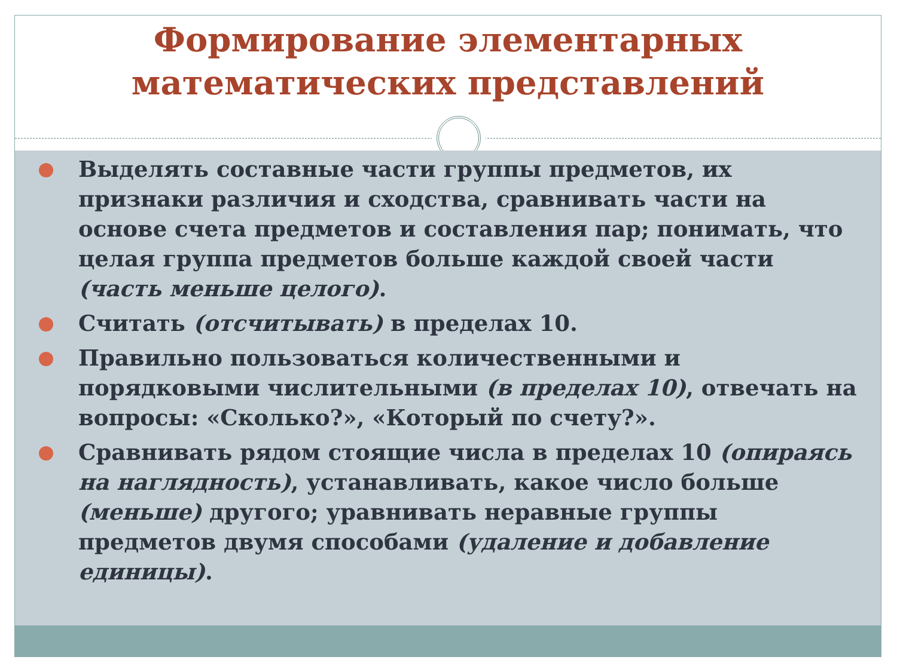Формирование элементарных
математических представлений
Выделять составные части группы предметов, их признаки различия и сходства, сравнивать части на основе счета предметов и составления пар; понимать, что целая группа предметов больше каждой своей части (часть меньше целого).
Считать (отсчитывать) в пределах 10.
Правильно пользоваться количественными и порядковыми числительными (в пределах 10), отвечать на вопросы: «Сколько?», «Который по счету?».
Сравнивать рядом стоящие числа в пределах 10 (опираясь на наглядность), устанавливать, какое число больше (меньше) другого; уравнивать неравные группы предметов двумя способами (удаление и добавление единицы).